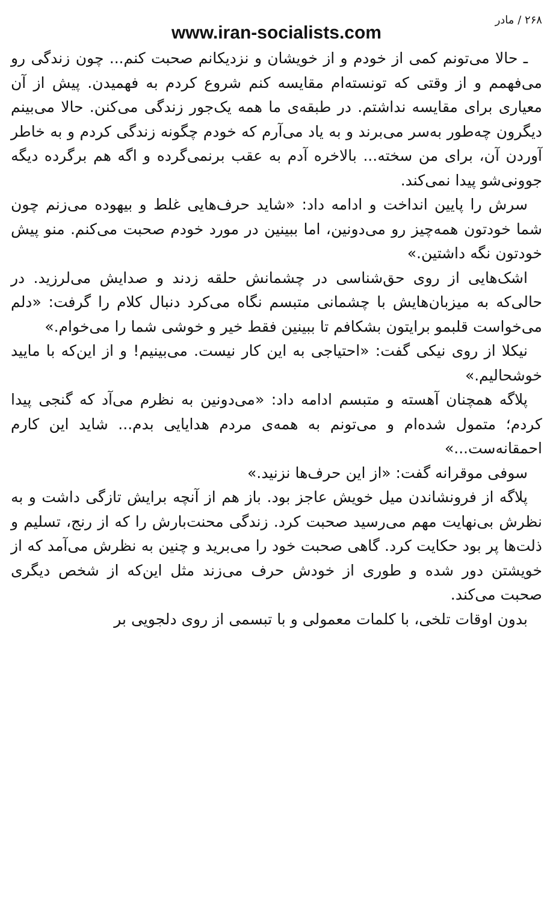۲۶۸ / مادر
www.iran-socialists.com
ـ حالا می‌تونم کمی از خودم و از خویشان و نزدیکانم صحبت کنم... چون زندگی رو می‌فهمم و از وقتی که تونسته‌ام مقایسه کنم شروع کردم به فهمیدن. پیش از آن معیاری برای مقایسه نداشتم. در طبقه‌ی ما همه یک‌جور زندگی می‌کنن. حالا می‌بینم دیگرون چه‌طور به‌سر می‌برند و به یاد می‌آرم که خودم چگونه زندگی کردم و به خاطر آوردن آن، برای من سخته... بالاخره آدم به عقب برنمی‌گرده و اگه هم برگرده دیگه جوونی‌شو پیدا نمی‌کند.
سرش را پایین انداخت و ادامه داد: «شاید حرف‌هایی غلط و بیهوده می‌زنم چون شما خودتون همه‌چیز رو می‌دونین، اما ببینین در مورد خودم صحبت می‌کنم. منو پیش خودتون نگه داشتین.»
اشک‌هایی از روی حق‌شناسی در چشمانش حلقه زدند و صدایش می‌لرزید. در حالی‌که به میزبان‌هایش با چشمانی متبسم نگاه می‌کرد دنبال کلام را گرفت: «دلم می‌خواست قلبمو برایتون بشکافم تا ببینین فقط خیر و خوشی شما را می‌خوام.»
نیکلا از روی نیکی گفت: «احتیاجی به این کار نیست. می‌بینیم! و از این‌که با مایید خوشحالیم.»
پلاگه همچنان آهسته و متبسم ادامه داد: «می‌دونین به نظرم می‌آد که گنجی پیدا کردم؛ متمول شده‌ام و می‌تونم به همه‌ی مردم هدایایی بدم... شاید این کارم احمقانه‌ست...»
سوفی موقرانه گفت: «از این حرف‌ها نزنید.»
پلاگه از فرونشاندن میل خویش عاجز بود. باز هم از آنچه برایش تازگی داشت و به نظرش بی‌نهایت مهم می‌رسید صحبت کرد. زندگی محنت‌بارش را که از رنج، تسلیم و ذلت‌ها پر بود حکایت کرد. گاهی صحبت خود را می‌برید و چنین به نظرش می‌آمد که از خویشتن دور شده و طوری از خودش حرف می‌زند مثل این‌که از شخص دیگری صحبت می‌کند.
بدون اوقات تلخی، با کلمات معمولی و با تبسمی از روی دلجویی بر